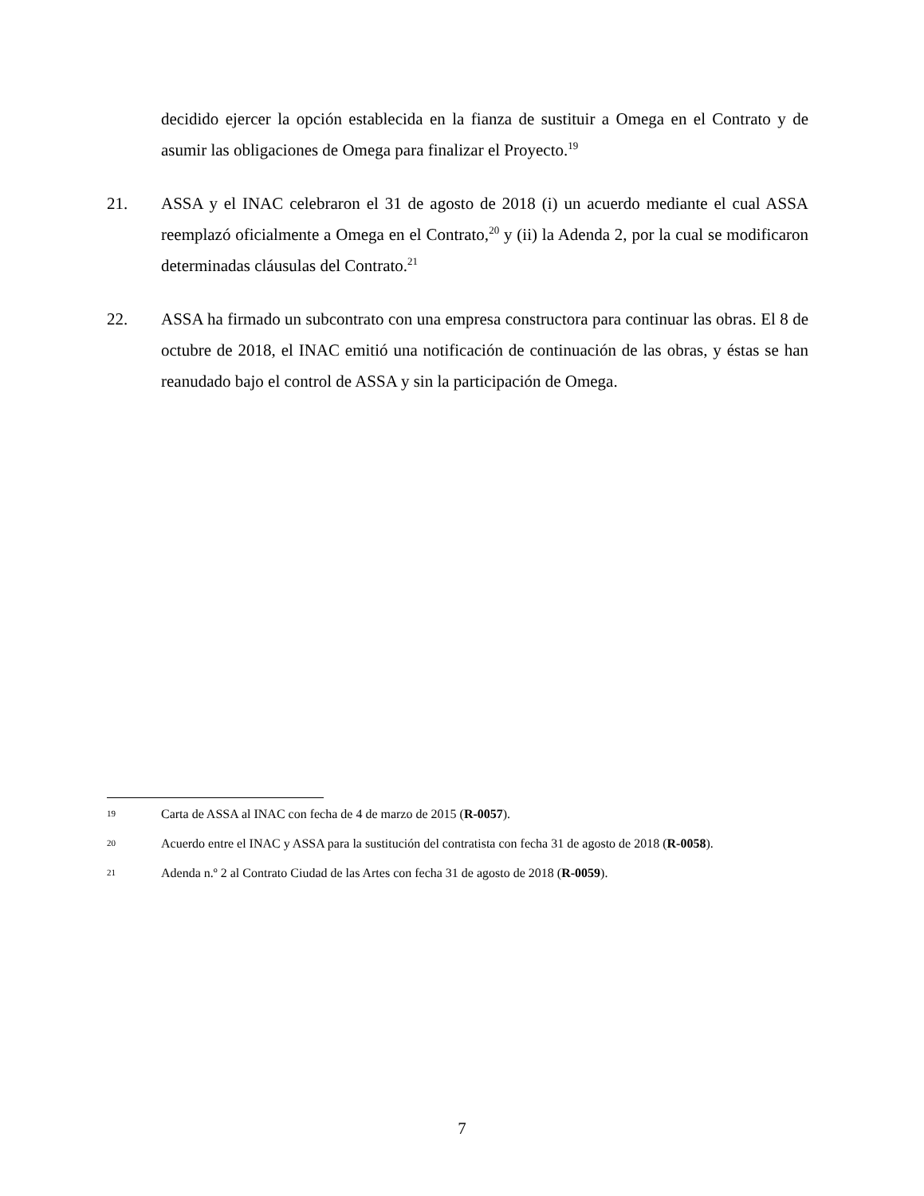decidido ejercer la opción establecida en la fianza de sustituir a Omega en el Contrato y de asumir las obligaciones de Omega para finalizar el Proyecto.<sup>19</sup>
21. ASSA y el INAC celebraron el 31 de agosto de 2018 (i) un acuerdo mediante el cual ASSA reemplazó oficialmente a Omega en el Contrato,<sup>20</sup> y (ii) la Adenda 2, por la cual se modificaron determinadas cláusulas del Contrato.<sup>21</sup>
22. ASSA ha firmado un subcontrato con una empresa constructora para continuar las obras. El 8 de octubre de 2018, el INAC emitió una notificación de continuación de las obras, y éstas se han reanudado bajo el control de ASSA y sin la participación de Omega.
19 Carta de ASSA al INAC con fecha de 4 de marzo de 2015 (R-0057).
20 Acuerdo entre el INAC y ASSA para la sustitución del contratista con fecha 31 de agosto de 2018 (R-0058).
21 Adenda n.º 2 al Contrato Ciudad de las Artes con fecha 31 de agosto de 2018 (R-0059).
7